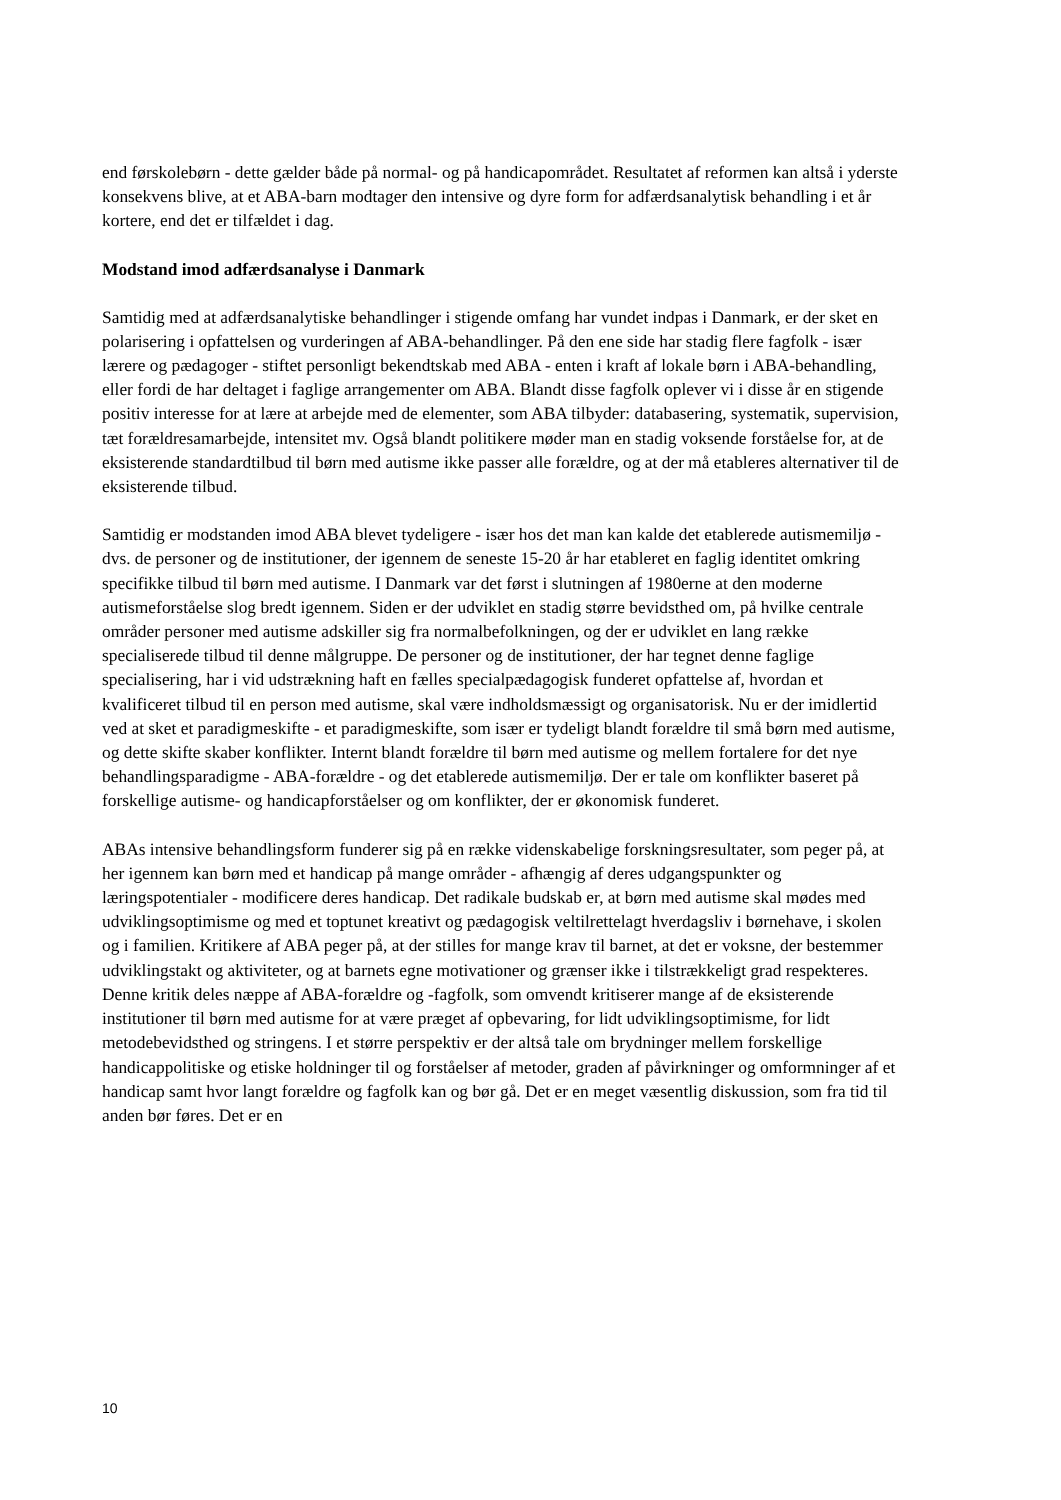end førskolebørn - dette gælder både på normal- og på handicapområdet. Resultatet af reformen kan altså i yderste konsekvens blive, at et ABA-barn modtager den intensive og dyre form for adfærdsanalytisk behandling i et år kortere, end det er tilfældet i dag.
Modstand imod adfærdsanalyse i Danmark
Samtidig med at adfærdsanalytiske behandlinger i stigende omfang har vundet indpas i Danmark, er der sket en polarisering i opfattelsen og vurderingen af ABA-behandlinger. På den ene side har stadig flere fagfolk - især lærere og pædagoger - stiftet personligt bekendtskab med ABA - enten i kraft af lokale børn i ABA-behandling, eller fordi de har deltaget i faglige arrangementer om ABA. Blandt disse fagfolk oplever vi i disse år en stigende positiv interesse for at lære at arbejde med de elementer, som ABA tilbyder: databasering, systematik, supervision, tæt forældresamarbejde, intensitet mv. Også blandt politikere møder man en stadig voksende forståelse for, at de eksisterende standardtilbud til børn med autisme ikke passer alle forældre, og at der må etableres alternativer til de eksisterende tilbud.
Samtidig er modstanden imod ABA blevet tydeligere - især hos det man kan kalde det etablerede autismemiljø - dvs. de personer og de institutioner, der igennem de seneste 15-20 år har etableret en faglig identitet omkring specifikke tilbud til børn med autisme. I Danmark var det først i slutningen af 1980erne at den moderne autismeforståelse slog bredt igennem. Siden er der udviklet en stadig større bevidsthed om, på hvilke centrale områder personer med autisme adskiller sig fra normalbefolkningen, og der er udviklet en lang række specialiserede tilbud til denne målgruppe. De personer og de institutioner, der har tegnet denne faglige specialisering, har i vid udstrækning haft en fælles specialpædagogisk funderet opfattelse af, hvordan et kvalificeret tilbud til en person med autisme, skal være indholdsmæssigt og organisatorisk. Nu er der imidlertid ved at sket et paradigmeskifte - et paradigmeskifte, som især er tydeligt blandt forældre til små børn med autisme, og dette skifte skaber konflikter. Internt blandt forældre til børn med autisme og mellem fortalere for det nye behandlingsparadigme - ABA-forældre - og det etablerede autismemiljø. Der er tale om konflikter baseret på forskellige autisme- og handicapforståelser og om konflikter, der er økonomisk funderet.
ABAs intensive behandlingsform funderer sig på en række videnskabelige forskningsresultater, som peger på, at her igennem kan børn med et handicap på mange områder - afhængig af deres udgangspunkter og læringspotentialer - modificere deres handicap. Det radikale budskab er, at børn med autisme skal mødes med udviklingsoptimisme og med et toptunet kreativt og pædagogisk veltilrettelagt hverdagsliv i børnehave, i skolen og i familien. Kritikere af ABA peger på, at der stilles for mange krav til barnet, at det er voksne, der bestemmer udviklingstakt og aktiviteter, og at barnets egne motivationer og grænser ikke i tilstrækkeligt grad respekteres. Denne kritik deles næppe af ABA-forældre og -fagfolk, som omvendt kritiserer mange af de eksisterende institutioner til børn med autisme for at være præget af opbevaring, for lidt udviklingsoptimisme, for lidt metodebevidsthed og stringens. I et større perspektiv er der altså tale om brydninger mellem forskellige handicappolitiske og etiske holdninger til og forståelser af metoder, graden af påvirkninger og omformninger af et handicap samt hvor langt forældre og fagfolk kan og bør gå. Det er en meget væsentlig diskussion, som fra tid til anden bør føres. Det er en
10